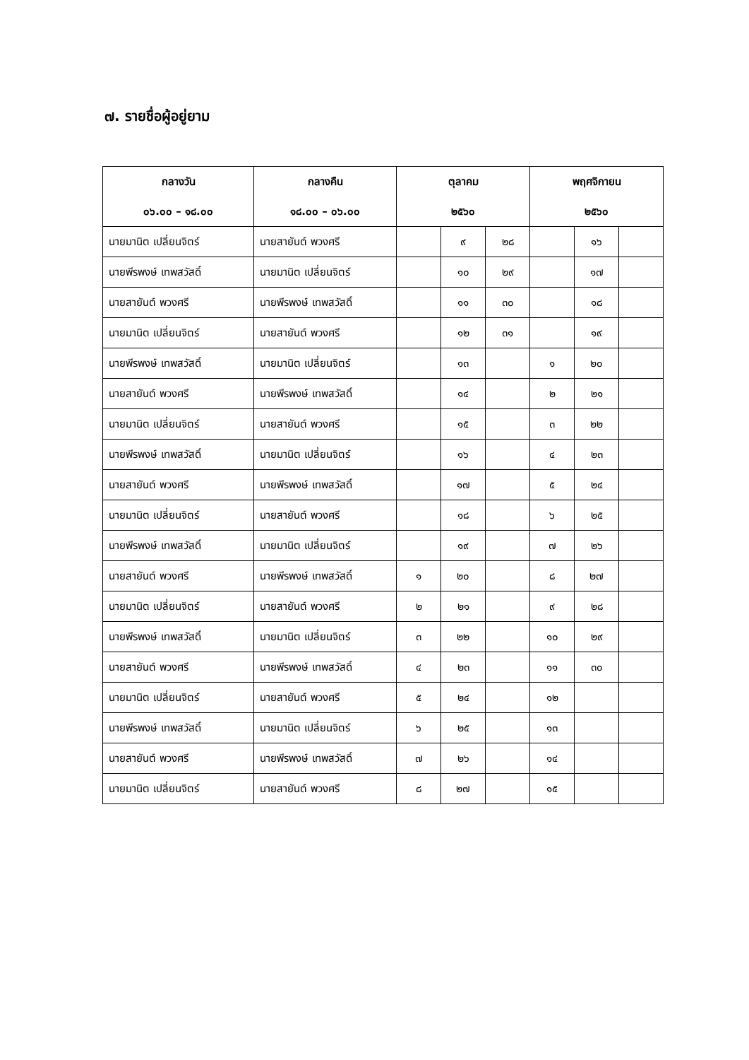๗. รายชื่อผู้อยู่ยาม
| กลางวัน | กลางคืน | ตุลาคม | | | พฤศจิกายน | | |
| --- | --- | --- | --- | --- | --- | --- | --- |
| ๐๖.๐๐ – ๑๘.๐๐ | ๑๘.๐๐ – ๐๖.๐๐ | ๒๕๖๐ | | | ๒๕๖๐ | | |
| นายมานิต เปลี่ยนจิตร์ | นายสายันต์ พวงศรี | | ๙ | ๒๘ | | ๑๖ | |
| นายพีรพงษ์ เทพสวัสดิ์ | นายมานิต เปลี่ยนจิตร์ | | ๑๐ | ๒๙ | | ๑๗ | |
| นายสายันต์ พวงศรี | นายพีรพงษ์ เทพสวัสดิ์ | | ๑๑ | ๓๐ | | ๑๘ | |
| นายมานิต เปลี่ยนจิตร์ | นายสายันต์ พวงศรี | | ๑๒ | ๓๑ | | ๑๙ | |
| นายพีรพงษ์ เทพสวัสดิ์ | นายมานิต เปลี่ยนจิตร์ | | ๑๓ | | ๑ | ๒๐ | |
| นายสายันต์ พวงศรี | นายพีรพงษ์ เทพสวัสดิ์ | | ๑๔ | | ๒ | ๒๑ | |
| นายมานิต เปลี่ยนจิตร์ | นายสายันต์ พวงศรี | | ๑๕ | | ๓ | ๒๒ | |
| นายพีรพงษ์ เทพสวัสดิ์ | นายมานิต เปลี่ยนจิตร์ | | ๑๖ | | ๔ | ๒๓ | |
| นายสายันต์ พวงศรี | นายพีรพงษ์ เทพสวัสดิ์ | | ๑๗ | | ๕ | ๒๔ | |
| นายมานิต เปลี่ยนจิตร์ | นายสายันต์ พวงศรี | | ๑๘ | | ๖ | ๒๕ | |
| นายพีรพงษ์ เทพสวัสดิ์ | นายมานิต เปลี่ยนจิตร์ | | ๑๙ | | ๗ | ๒๖ | |
| นายสายันต์ พวงศรี | นายพีรพงษ์ เทพสวัสดิ์ | ๑ | ๒๐ | | ๘ | ๒๗ | |
| นายมานิต เปลี่ยนจิตร์ | นายสายันต์ พวงศรี | ๒ | ๒๑ | | ๙ | ๒๘ | |
| นายพีรพงษ์ เทพสวัสดิ์ | นายมานิต เปลี่ยนจิตร์ | ๓ | ๒๒ | | ๑๐ | ๒๙ | |
| นายสายันต์ พวงศรี | นายพีรพงษ์ เทพสวัสดิ์ | ๔ | ๒๓ | | ๑๑ | ๓๐ | |
| นายมานิต เปลี่ยนจิตร์ | นายสายันต์ พวงศรี | ๕ | ๒๔ | | ๑๒ | | |
| นายพีรพงษ์ เทพสวัสดิ์ | นายมานิต เปลี่ยนจิตร์ | ๖ | ๒๕ | | ๑๓ | | |
| นายสายันต์ พวงศรี | นายพีรพงษ์ เทพสวัสดิ์ | ๗ | ๒๖ | | ๑๔ | | |
| นายมานิต เปลี่ยนจิตร์ | นายสายันต์ พวงศรี | ๘ | ๒๗ | | ๑๕ | | |